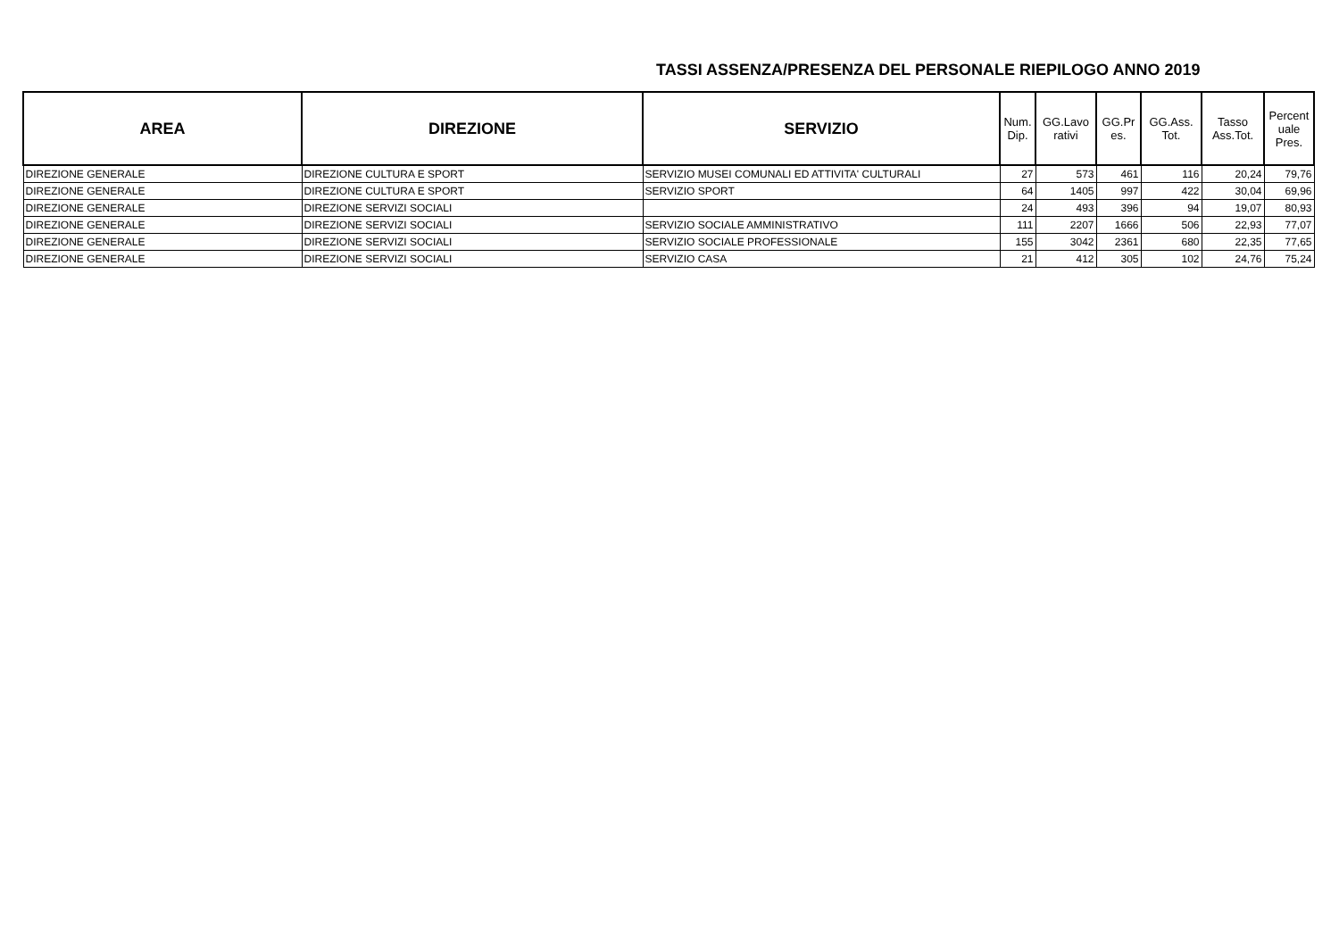TASSI ASSENZA/PRESENZA DEL PERSONALE RIEPILOGO ANNO 2019
| AREA | DIREZIONE | SERVIZIO | Num. Dip. | GG.Lavo rativi | GG.Pr es. | GG.Ass. Tot. | Tasso Ass.Tot. | Percent uale Pres. |
| --- | --- | --- | --- | --- | --- | --- | --- | --- |
| DIREZIONE GENERALE | DIREZIONE CULTURA E SPORT | SERVIZIO MUSEI COMUNALI ED ATTIVITA' CULTURALI | 27 | 573 | 461 | 116 | 20,24 | 79,76 |
| DIREZIONE GENERALE | DIREZIONE CULTURA E SPORT | SERVIZIO SPORT | 64 | 1405 | 997 | 422 | 30,04 | 69,96 |
| DIREZIONE GENERALE | DIREZIONE SERVIZI SOCIALI | | 24 | 493 | 396 | 94 | 19,07 | 80,93 |
| DIREZIONE GENERALE | DIREZIONE SERVIZI SOCIALI | SERVIZIO SOCIALE AMMINISTRATIVO | 111 | 2207 | 1666 | 506 | 22,93 | 77,07 |
| DIREZIONE GENERALE | DIREZIONE SERVIZI SOCIALI | SERVIZIO SOCIALE PROFESSIONALE | 155 | 3042 | 2361 | 680 | 22,35 | 77,65 |
| DIREZIONE GENERALE | DIREZIONE SERVIZI SOCIALI | SERVIZIO CASA | 21 | 412 | 305 | 102 | 24,76 | 75,24 |